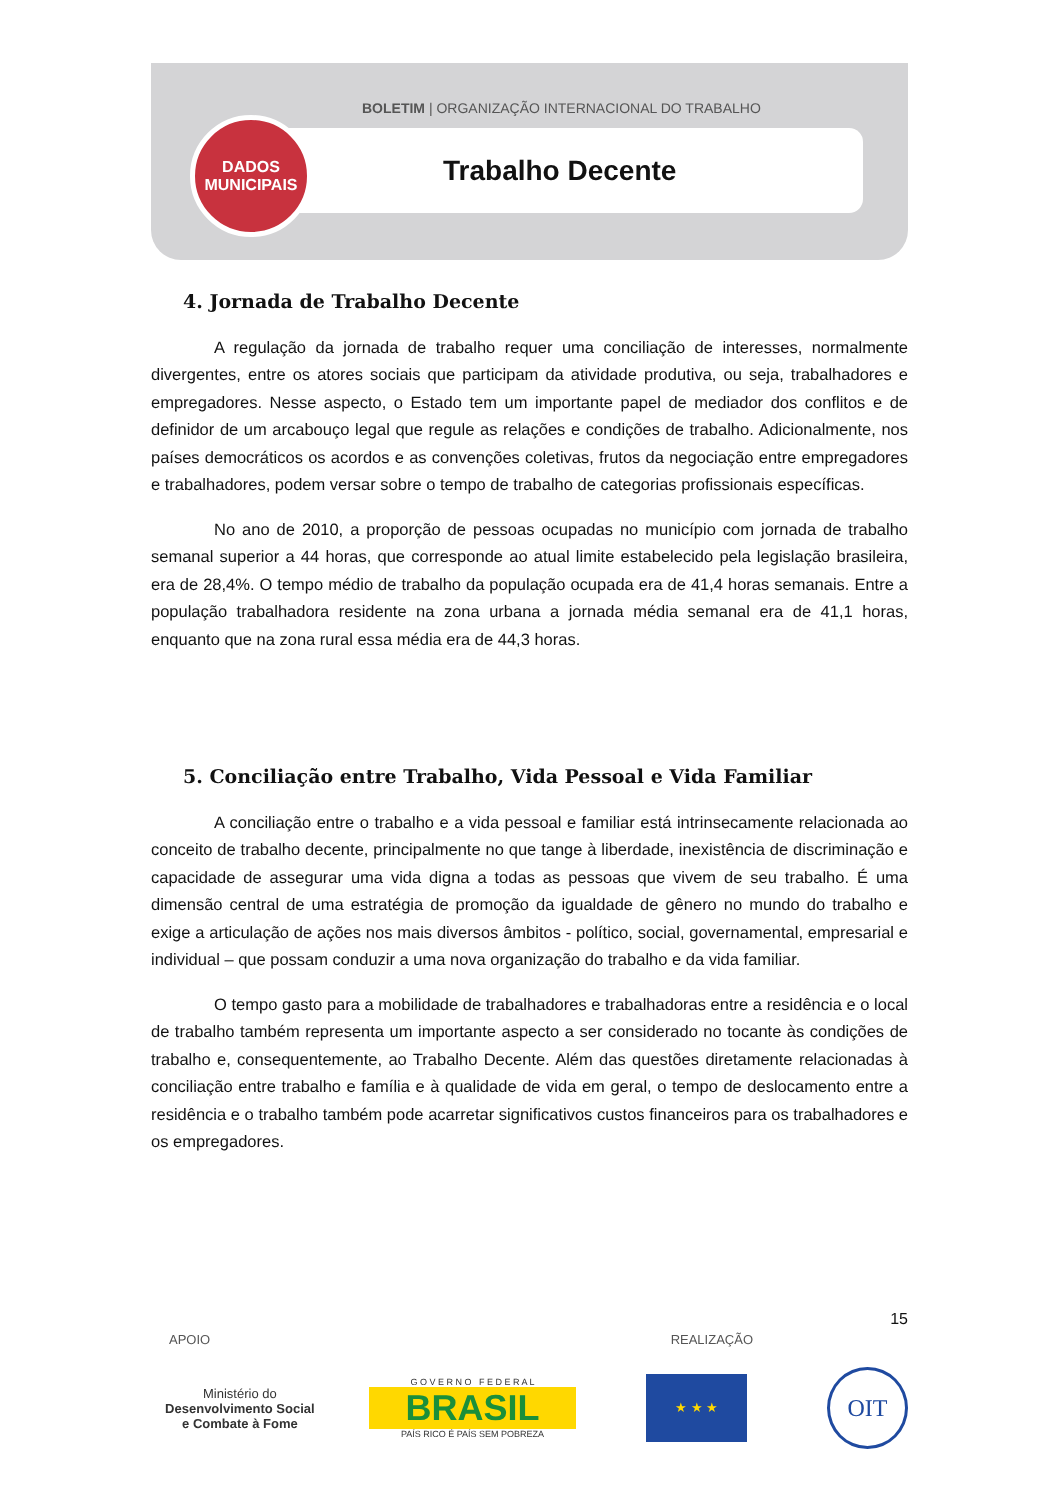BOLETIM | ORGANIZAÇÃO INTERNACIONAL DO TRABALHO
Trabalho Decente
DADOS
MUNICIPAIS
4. Jornada de Trabalho Decente
A regulação da jornada de trabalho requer uma conciliação de interesses, normalmente divergentes, entre os atores sociais que participam da atividade produtiva, ou seja, trabalhadores e empregadores. Nesse aspecto, o Estado tem um importante papel de mediador dos conflitos e de definidor de um arcabouço legal que regule as relações e condições de trabalho. Adicionalmente, nos países democráticos os acordos e as convenções coletivas, frutos da negociação entre empregadores e trabalhadores, podem versar sobre o tempo de trabalho de categorias profissionais específicas.
No ano de 2010, a proporção de pessoas ocupadas no município com jornada de trabalho semanal superior a 44 horas, que corresponde ao atual limite estabelecido pela legislação brasileira, era de 28,4%. O tempo médio de trabalho da população ocupada era de 41,4 horas semanais. Entre a população trabalhadora residente na zona urbana a jornada média semanal era de 41,1 horas, enquanto que na zona rural essa média era de 44,3 horas.
5. Conciliação entre Trabalho, Vida Pessoal e Vida Familiar
A conciliação entre o trabalho e a vida pessoal e familiar está intrinsecamente relacionada ao conceito de trabalho decente, principalmente no que tange à liberdade, inexistência de discriminação e capacidade de assegurar uma vida digna a todas as pessoas que vivem de seu trabalho. É uma dimensão central de uma estratégia de promoção da igualdade de gênero no mundo do trabalho e exige a articulação de ações nos mais diversos âmbitos - político, social, governamental, empresarial e individual – que possam conduzir a uma nova organização do trabalho e da vida familiar.
O tempo gasto para a mobilidade de trabalhadores e trabalhadoras entre a residência e o local de trabalho também representa um importante aspecto a ser considerado no tocante às condições de trabalho e, consequentemente, ao Trabalho Decente. Além das questões diretamente relacionadas à conciliação entre trabalho e família e à qualidade de vida em geral, o tempo de deslocamento entre a residência e o trabalho também pode acarretar significativos custos financeiros para os trabalhadores e os empregadores.
15
APOIO REALIZAÇÃO
Ministério do
Desenvolvimento Social
e Combate à Fome
G O V E R N O F E D E R A L
BRASIL
PAÍS RICO É PAÍS SEM POBREZA
★ ★ ★
OIT